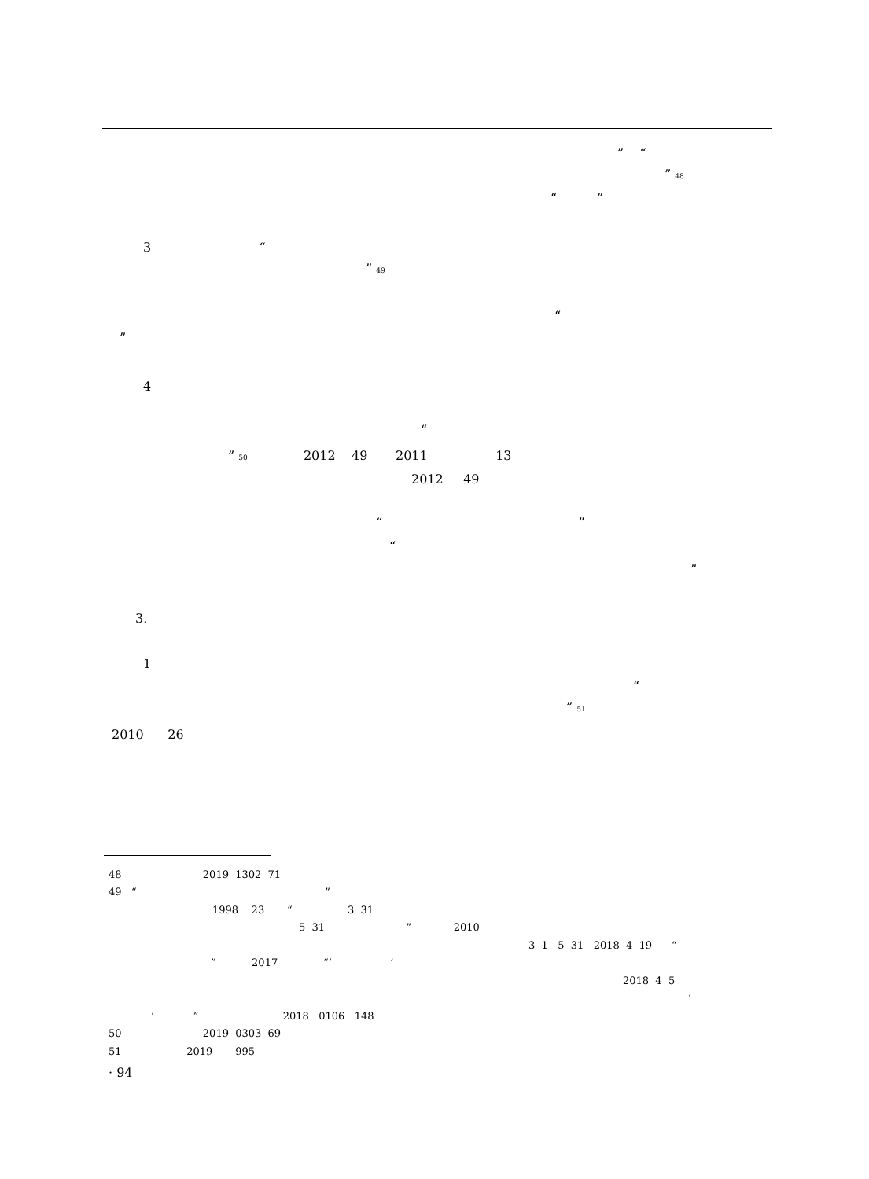” “
” 48
“ ”
3 “
” 49
“
”
4
“
” 50 2012 49 2011 13
2012 49
“ ”
“
”
3.
1
“
” 51
2010 26
48 2019 1302 71
49 “ ”
1998 23 “ 3 31
5 31 ” 2010
3 1 5 31 2018 4 19 “
” 2017 “‘ ’
2018 4 5
‘
’ ” 2018 0106 148
50 2019 0303 69
51 2019 995
· 94